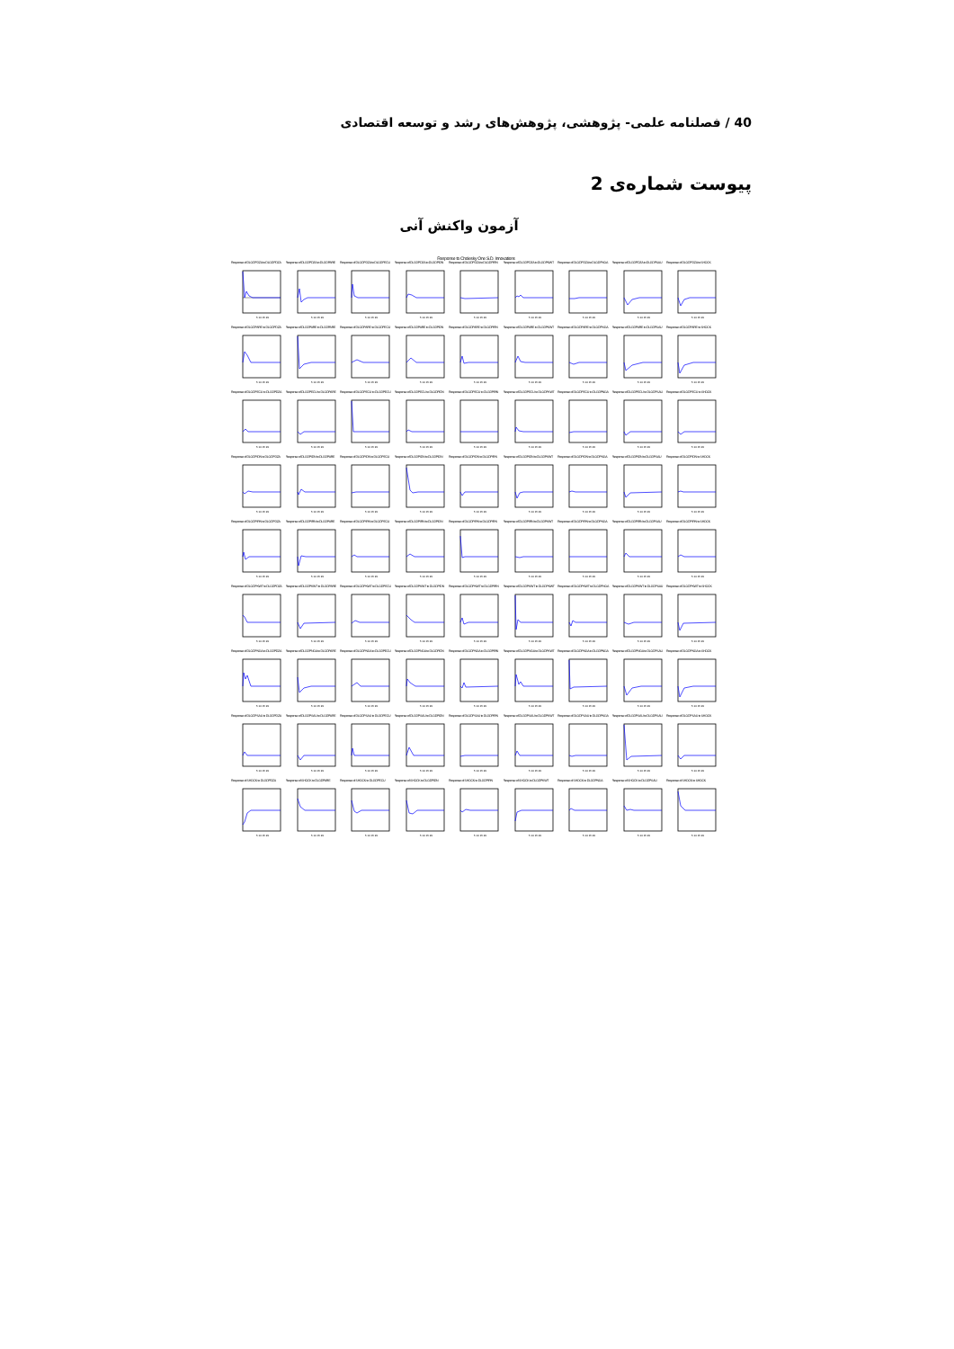40 / فصلنامه علمی- پژوهشی، پژوهش‌های رشد و توسعه اقتصادی
پیوست شماره‌ی 2
آزمون واکنش آنی
Response to Cholesky One S.D. Innovations
Response of DLGDPDZA to DLGDPDZA
5 10 15 20
Response of DLGDPDZA to DLGDPARE
5 10 15 20
Response of DLGDPDZA to DLGDPECU
5 10 15 20
Response of DLGDPDZA to DLGDPIDN
5 10 15 20
Response of DLGDPDZA to DLGDPIRN
5 10 15 20
Response of DLGDPDZA to DLGDPKWT
5 10 15 20
Response of DLGDPDZA to DLGDPNGA
5 10 15 20
Response of DLGDPDZA to DLGDPSAU
5 10 15 20
Response of DLGDPDZA to SHOCK
5 10 15 20
Response of DLGDPARE to DLGDPDZA
5 10 15 20
Response of DLGDPARE to DLGDPARE
5 10 15 20
Response of DLGDPARE to DLGDPECU
5 10 15 20
Response of DLGDPARE to DLGDPIDN
5 10 15 20
Response of DLGDPARE to DLGDPIRN
5 10 15 20
Response of DLGDPARE to DLGDPKWT
5 10 15 20
Response of DLGDPARE to DLGDPNGA
5 10 15 20
Response of DLGDPARE to DLGDPSAU
5 10 15 20
Response of DLGDPARE to SHOCK
5 10 15 20
Response of DLGDPECU to DLGDPDZA
5 10 15 20
Response of DLGDPECU to DLGDPARE
5 10 15 20
Response of DLGDPECU to DLGDPECU
5 10 15 20
Response of DLGDPECU to DLGDPIDN
5 10 15 20
Response of DLGDPECU to DLGDPIRN
5 10 15 20
Response of DLGDPECU to DLGDPKWT
5 10 15 20
Response of DLGDPECU to DLGDPNGA
5 10 15 20
Response of DLGDPECU to DLGDPSAU
5 10 15 20
Response of DLGDPECU to SHOCK
5 10 15 20
Response of DLGDPIDN to DLGDPDZA
5 10 15 20
Response of DLGDPIDN to DLGDPARE
5 10 15 20
Response of DLGDPIDN to DLGDPECU
5 10 15 20
Response of DLGDPIDN to DLGDPIDN
5 10 15 20
Response of DLGDPIDN to DLGDPIRN
5 10 15 20
Response of DLGDPIDN to DLGDPKWT
5 10 15 20
Response of DLGDPIDN to DLGDPNGA
5 10 15 20
Response of DLGDPIDN to DLGDPSAU
5 10 15 20
Response of DLGDPIDN to SHOCK
5 10 15 20
Response of DLGDPIRN to DLGDPDZA
5 10 15 20
Response of DLGDPIRN to DLGDPARE
5 10 15 20
Response of DLGDPIRN to DLGDPECU
5 10 15 20
Response of DLGDPIRN to DLGDPIDN
5 10 15 20
Response of DLGDPIRN to DLGDPIRN
5 10 15 20
Response of DLGDPIRN to DLGDPKWT
5 10 15 20
Response of DLGDPIRN to DLGDPNGA
5 10 15 20
Response of DLGDPIRN to DLGDPSAU
5 10 15 20
Response of DLGDPIRN to SHOCK
5 10 15 20
Response of DLGDPKWT to DLGDPDZA
5 10 15 20
Response of DLGDPKWT to DLGDPARE
5 10 15 20
Response of DLGDPKWT to DLGDPECU
5 10 15 20
Response of DLGDPKWT to DLGDPIDN
5 10 15 20
Response of DLGDPKWT to DLGDPIRN
5 10 15 20
Response of DLGDPKWT to DLGDPKWT
5 10 15 20
Response of DLGDPKWT to DLGDPNGA
5 10 15 20
Response of DLGDPKWT to DLGDPSAU
5 10 15 20
Response of DLGDPKWT to SHOCK
5 10 15 20
Response of DLGDPNGA to DLGDPDZA
5 10 15 20
Response of DLGDPNGA to DLGDPARE
5 10 15 20
Response of DLGDPNGA to DLGDPECU
5 10 15 20
Response of DLGDPNGA to DLGDPIDN
5 10 15 20
Response of DLGDPNGA to DLGDPIRN
5 10 15 20
Response of DLGDPNGA to DLGDPKWT
5 10 15 20
Response of DLGDPNGA to DLGDPNGA
5 10 15 20
Response of DLGDPNGA to DLGDPSAU
5 10 15 20
Response of DLGDPNGA to SHOCK
5 10 15 20
Response of DLGDPSAU to DLGDPDZA
5 10 15 20
Response of DLGDPSAU to DLGDPARE
5 10 15 20
Response of DLGDPSAU to DLGDPECU
5 10 15 20
Response of DLGDPSAU to DLGDPIDN
5 10 15 20
Response of DLGDPSAU to DLGDPIRN
5 10 15 20
Response of DLGDPSAU to DLGDPKWT
5 10 15 20
Response of DLGDPSAU to DLGDPNGA
5 10 15 20
Response of DLGDPSAU to DLGDPSAU
5 10 15 20
Response of DLGDPSAU to SHOCK
5 10 15 20
Response of SHOCK to DLGDPDZA
5 10 15 20
Response of SHOCK to DLGDPARE
5 10 15 20
Response of SHOCK to DLGDPECU
5 10 15 20
Response of SHOCK to DLGDPIDN
5 10 15 20
Response of SHOCK to DLGDPIRN
5 10 15 20
Response of SHOCK to DLGDPKWT
5 10 15 20
Response of SHOCK to DLGDPNGA
5 10 15 20
Response of SHOCK to DLGDPSAU
5 10 15 20
Response of SHOCK to SHOCK
5 10 15 20